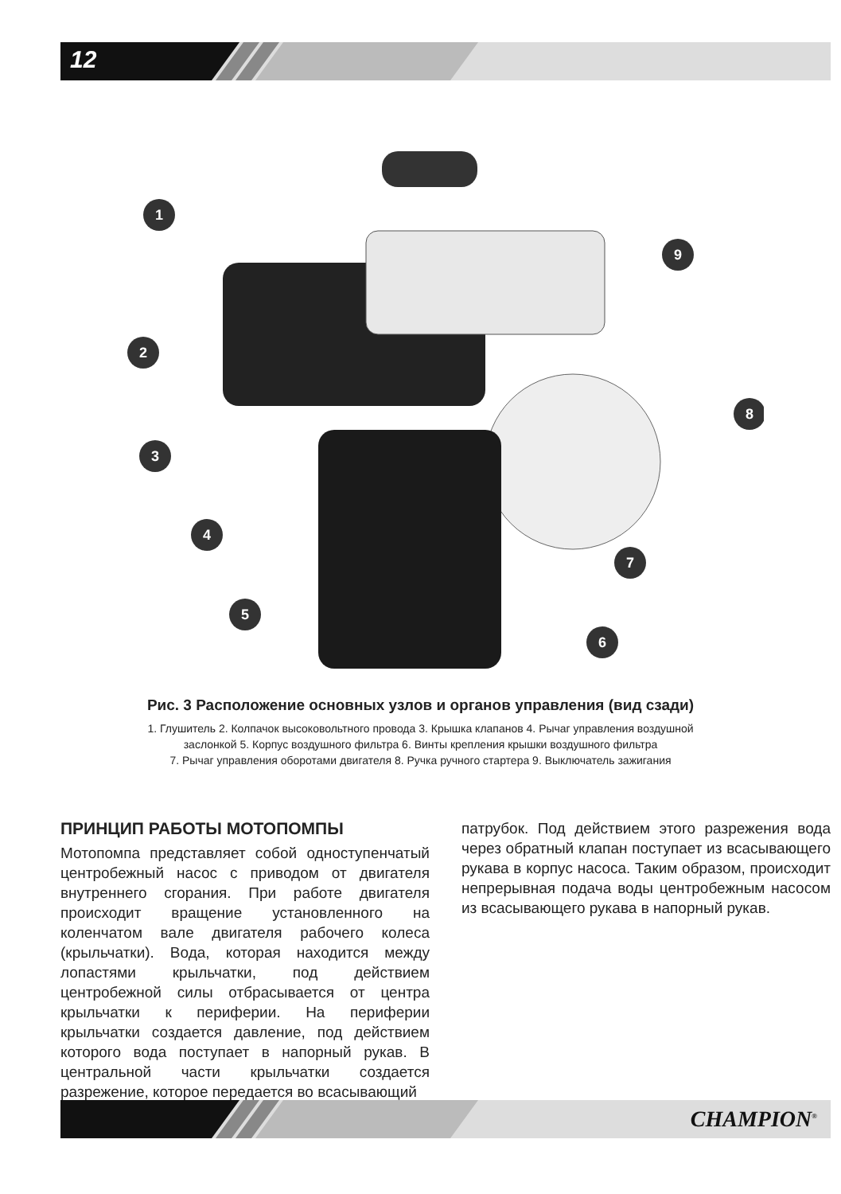12
1
2
3
4
5
6
7
8
9
Рис. 3 Расположение основных узлов и органов управления (вид сзади)
1. Глушитель 2. Колпачок высоковольтного провода 3. Крышка клапанов 4. Рычаг управления воздушной
заслонкой 5. Корпус воздушного фильтра 6. Винты крепления крышки воздушного фильтра
7. Рычаг управления оборотами двигателя 8. Ручка ручного стартера 9. Выключатель зажигания
ПРИНЦИП РАБОТЫ МОТОПОМПЫ
Мотопомпа представляет собой одноступенчатый центробежный насос с приводом от двигателя внутреннего сгорания. При работе двигателя происходит вращение установленного на коленчатом вале двигателя рабочего колеса (крыльчатки). Вода, которая находится между лопастями крыльчатки, под действием центробежной силы отбрасывается от центра крыльчатки к периферии. На периферии крыльчатки создается давление, под действием которого вода поступает в напорный рукав. В центральной части крыльчатки создается разрежение, которое передается во всасывающий
патрубок. Под действием этого разрежения вода через обратный клапан поступает из всасывающего рукава в корпус насоса. Таким образом, происходит непрерывная подача воды центробежным насосом из всасывающего рукава в напорный рукав.
CHAMPION<sup>®</sup>